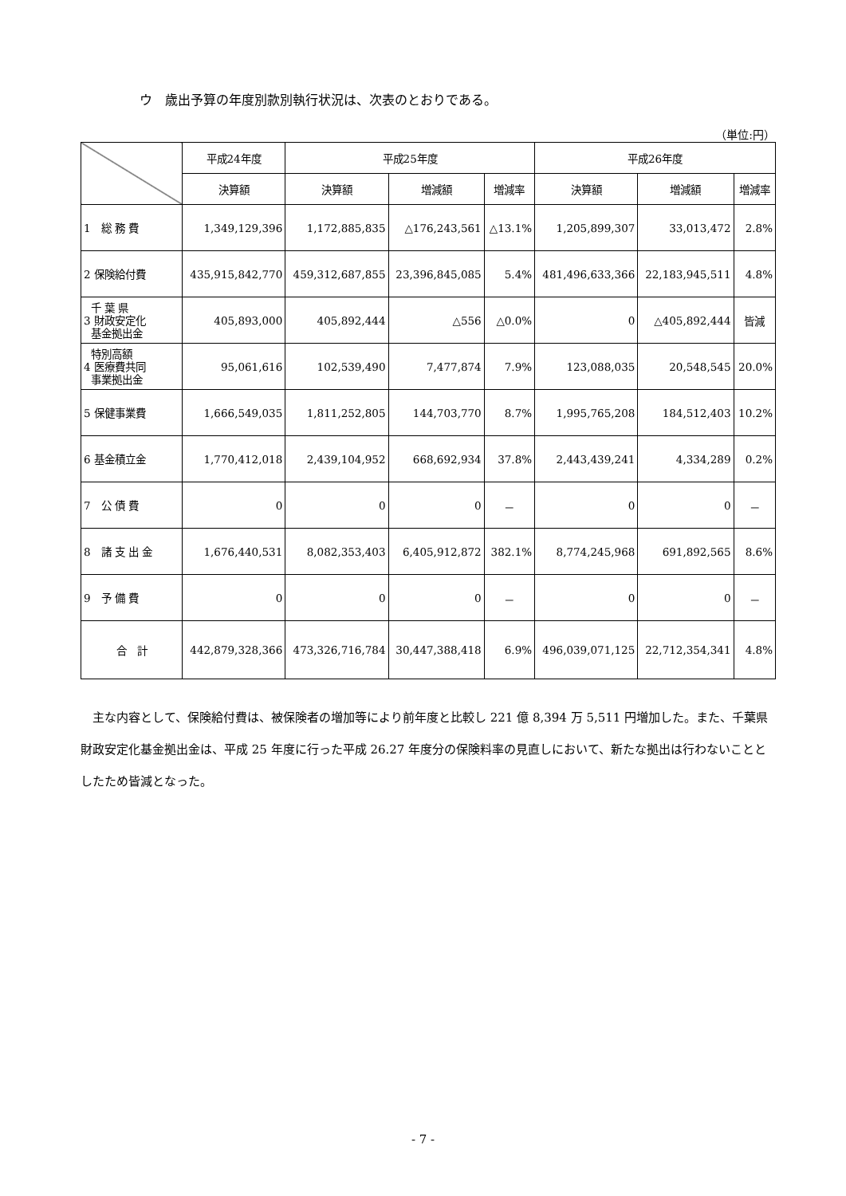ウ　歳出予算の年度別款別執行状況は、次表のとおりである。
（単位:円）
| | 平成24年度 | 平成25年度 | | | 平成26年度 | | |
| --- | --- | --- | --- | --- | --- | --- | --- |
| | 決算額 | 決算額 | 増減額 | 増減率 | 決算額 | 増減額 | 増減率 |
| 1 総 務 費 | 1,349,129,396 | 1,172,885,835 | △176,243,561 | △13.1% | 1,205,899,307 | 33,013,472 | 2.8% |
| 2 保険給付費 | 435,915,842,770 | 459,312,687,855 | 23,396,845,085 | 5.4% | 481,496,633,366 | 22,183,945,511 | 4.8% |
| 千 葉 県 3 財政安定化 基金拠出金 | 405,893,000 | 405,892,444 | △556 | △0.0% | 0 | △405,892,444 | 皆減 |
| 特別高額 4 医療費共同 事業拠出金 | 95,061,616 | 102,539,490 | 7,477,874 | 7.9% | 123,088,035 | 20,548,545 | 20.0% |
| 5 保健事業費 | 1,666,549,035 | 1,811,252,805 | 144,703,770 | 8.7% | 1,995,765,208 | 184,512,403 | 10.2% |
| 6 基金積立金 | 1,770,412,018 | 2,439,104,952 | 668,692,934 | 37.8% | 2,443,439,241 | 4,334,289 | 0.2% |
| 7 公 債 費 | 0 | 0 | 0 | － | 0 | 0 | － |
| 8 諸 支 出 金 | 1,676,440,531 | 8,082,353,403 | 6,405,912,872 | 382.1% | 8,774,245,968 | 691,892,565 | 8.6% |
| 9 予 備 費 | 0 | 0 | 0 | － | 0 | 0 | － |
| 合 計 | 442,879,328,366 | 473,326,716,784 | 30,447,388,418 | 6.9% | 496,039,071,125 | 22,712,354,341 | 4.8% |
主な内容として、保険給付費は、被保険者の増加等により前年度と比較し 221 億 8,394 万 5,511 円増加した。また、千葉県財政安定化基金拠出金は、平成 25 年度に行った平成 26.27 年度分の保険料率の見直しにおいて、新たな拠出は行わないこととしたため皆減となった。
- 7 -